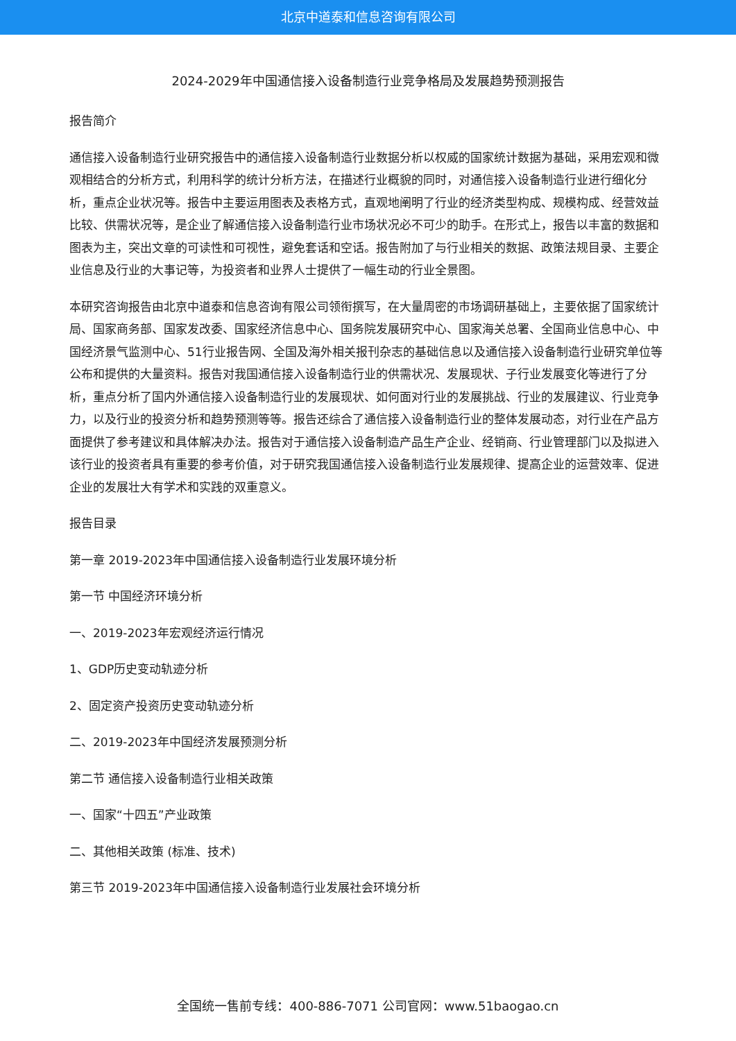北京中道泰和信息咨询有限公司
2024-2029年中国通信接入设备制造行业竞争格局及发展趋势预测报告
报告简介
通信接入设备制造行业研究报告中的通信接入设备制造行业数据分析以权威的国家统计数据为基础，采用宏观和微观相结合的分析方式，利用科学的统计分析方法，在描述行业概貌的同时，对通信接入设备制造行业进行细化分析，重点企业状况等。报告中主要运用图表及表格方式，直观地阐明了行业的经济类型构成、规模构成、经营效益比较、供需状况等，是企业了解通信接入设备制造行业市场状况必不可少的助手。在形式上，报告以丰富的数据和图表为主，突出文章的可读性和可视性，避免套话和空话。报告附加了与行业相关的数据、政策法规目录、主要企业信息及行业的大事记等，为投资者和业界人士提供了一幅生动的行业全景图。
本研究咨询报告由北京中道泰和信息咨询有限公司领衔撰写，在大量周密的市场调研基础上，主要依据了国家统计局、国家商务部、国家发改委、国家经济信息中心、国务院发展研究中心、国家海关总署、全国商业信息中心、中国经济景气监测中心、51行业报告网、全国及海外相关报刊杂志的基础信息以及通信接入设备制造行业研究单位等公布和提供的大量资料。报告对我国通信接入设备制造行业的供需状况、发展现状、子行业发展变化等进行了分析，重点分析了国内外通信接入设备制造行业的发展现状、如何面对行业的发展挑战、行业的发展建议、行业竞争力，以及行业的投资分析和趋势预测等等。报告还综合了通信接入设备制造行业的整体发展动态，对行业在产品方面提供了参考建议和具体解决办法。报告对于通信接入设备制造产品生产企业、经销商、行业管理部门以及拟进入该行业的投资者具有重要的参考价值，对于研究我国通信接入设备制造行业发展规律、提高企业的运营效率、促进企业的发展壮大有学术和实践的双重意义。
报告目录
第一章 2019-2023年中国通信接入设备制造行业发展环境分析
第一节 中国经济环境分析
一、2019-2023年宏观经济运行情况
1、GDP历史变动轨迹分析
2、固定资产投资历史变动轨迹分析
二、2019-2023年中国经济发展预测分析
第二节 通信接入设备制造行业相关政策
一、国家“十四五”产业政策
二、其他相关政策 (标准、技术)
第三节 2019-2023年中国通信接入设备制造行业发展社会环境分析
全国统一售前专线：400-886-7071 公司官网：www.51baogao.cn